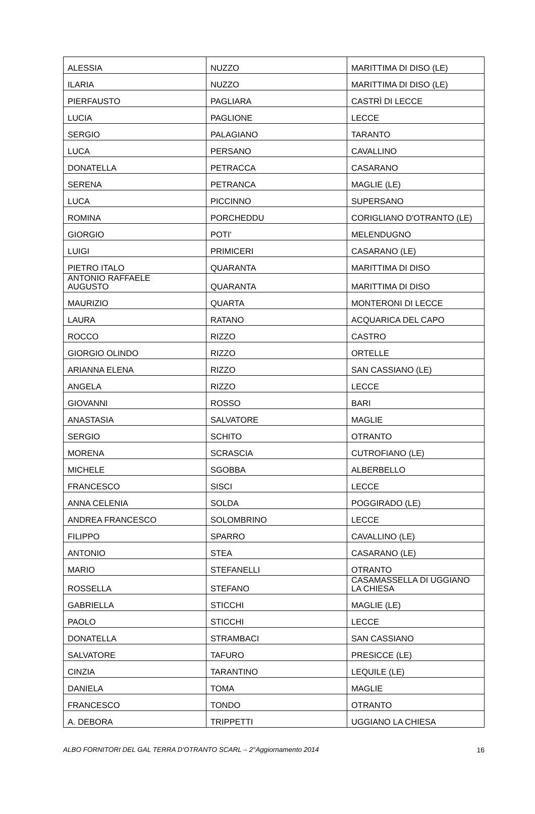| ALESSIA | NUZZO | MARITTIMA DI DISO (LE) |
| ILARIA | NUZZO | MARITTIMA DI DISO (LE) |
| PIERFAUSTO | PAGLIARA | CASTRÌ DI LECCE |
| LUCIA | PAGLIONE | LECCE |
| SERGIO | PALAGIANO | TARANTO |
| LUCA | PERSANO | CAVALLINO |
| DONATELLA | PETRACCA | CASARANO |
| SERENA | PETRANCA | MAGLIE (LE) |
| LUCA | PICCINNO | SUPERSANO |
| ROMINA | PORCHEDDU | CORIGLIANO D'OTRANTO (LE) |
| GIORGIO | POTI' | MELENDUGNO |
| LUIGI | PRIMICERI | CASARANO (LE) |
| PIETRO ITALO | QUARANTA | MARITTIMA DI DISO |
| ANTONIO RAFFAELE AUGUSTO | QUARANTA | MARITTIMA DI DISO |
| MAURIZIO | QUARTA | MONTERONI DI LECCE |
| LAURA | RATANO | ACQUARICA DEL CAPO |
| ROCCO | RIZZO | CASTRO |
| GIORGIO OLINDO | RIZZO | ORTELLE |
| ARIANNA ELENA | RIZZO | SAN CASSIANO (LE) |
| ANGELA | RIZZO | LECCE |
| GIOVANNI | ROSSO | BARI |
| ANASTASIA | SALVATORE | MAGLIE |
| SERGIO | SCHITO | OTRANTO |
| MORENA | SCRASCIA | CUTROFIANO (LE) |
| MICHELE | SGOBBA | ALBERBELLO |
| FRANCESCO | SISCI | LECCE |
| ANNA CELENIA | SOLDA | POGGIRADO (LE) |
| ANDREA FRANCESCO | SOLOMBRINO | LECCE |
| FILIPPO | SPARRO | CAVALLINO (LE) |
| ANTONIO | STEA | CASARANO (LE) |
| MARIO | STEFANELLI | OTRANTO |
| ROSSELLA | STEFANO | CASAMASSELLA DI UGGIANO LA CHIESA |
| GABRIELLA | STICCHI | MAGLIE (LE) |
| PAOLO | STICCHI | LECCE |
| DONATELLA | STRAMBACI | SAN CASSIANO |
| SALVATORE | TAFURO | PRESICCE (LE) |
| CINZIA | TARANTINO | LEQUILE (LE) |
| DANIELA | TOMA | MAGLIE |
| FRANCESCO | TONDO | OTRANTO |
| A. DEBORA | TRIPPETTI | UGGIANO LA CHIESA |
ALBO FORNITORI DEL GAL TERRA D'OTRANTO SCARL – 2°Aggiornamento 2014 16